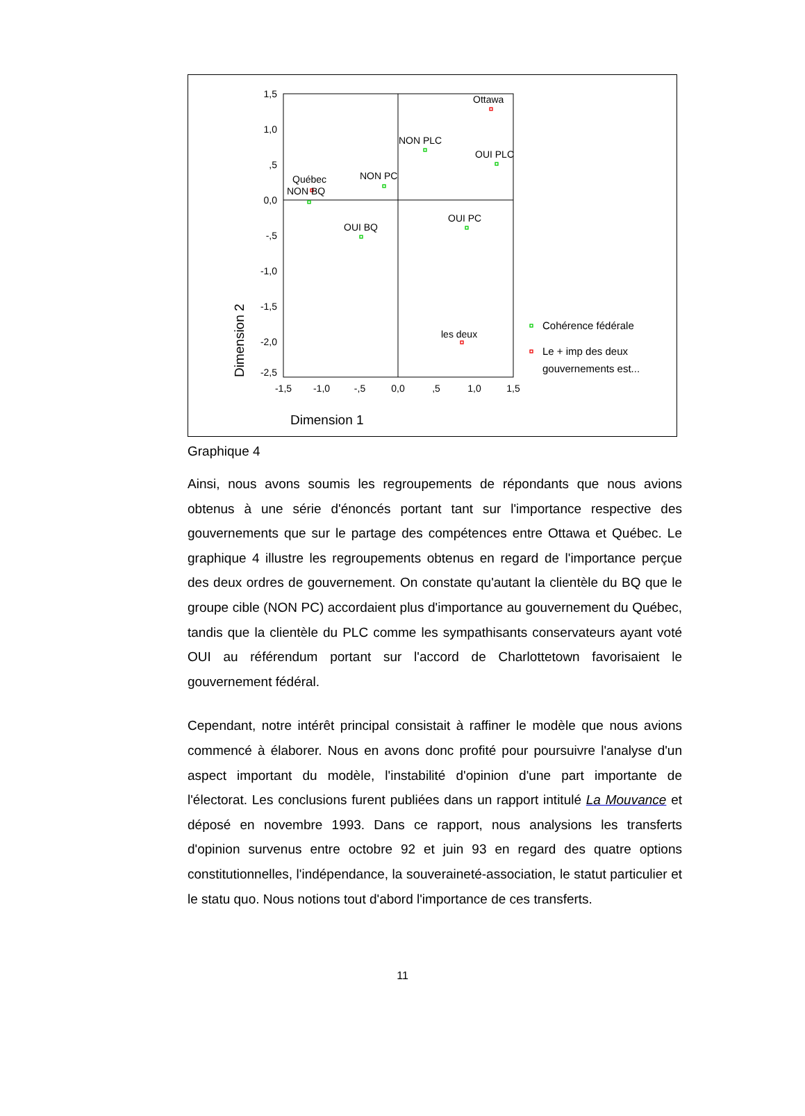1,5
1,0
,5
0,0
-,5
-1,0
-1,5
-2,0
-2,5
-1,5
-1,0
-,5
0,0
,5
1,0
1,5
Dimension 1
Dimension 2
Ottawa
NON PLC
OUI PLC
NON PC
Québec
NON BQ
OUI BQ
OUI PC
les deux
Cohérence fédérale
Le + imp des deux
gouvernements est...
Graphique 4
Ainsi, nous avons soumis les regroupements de répondants que nous avions obtenus à une série d'énoncés portant tant sur l'importance respective des gouvernements que sur le partage des compétences entre Ottawa et Québec. Le graphique 4 illustre les regroupements obtenus en regard de l'importance perçue des deux ordres de gouvernement. On constate qu'autant la clientèle du BQ que le groupe cible (NON PC) accordaient plus d'importance au gouvernement du Québec, tandis que la clientèle du PLC comme les sympathisants conservateurs ayant voté OUI au référendum portant sur l'accord de Charlottetown favorisaient le gouvernement fédéral.
Cependant, notre intérêt principal consistait à raffiner le modèle que nous avions commencé à élaborer. Nous en avons donc profité pour poursuivre l'analyse d'un aspect important du modèle, l'instabilité d'opinion d'une part importante de l'électorat. Les conclusions furent publiées dans un rapport intitulé La Mouvance et déposé en novembre 1993. Dans ce rapport, nous analysions les transferts d'opinion survenus entre octobre 92 et juin 93 en regard des quatre options constitutionnelles, l'indépendance, la souveraineté-association, le statut particulier et le statu quo. Nous notions tout d'abord l'importance de ces transferts.
11